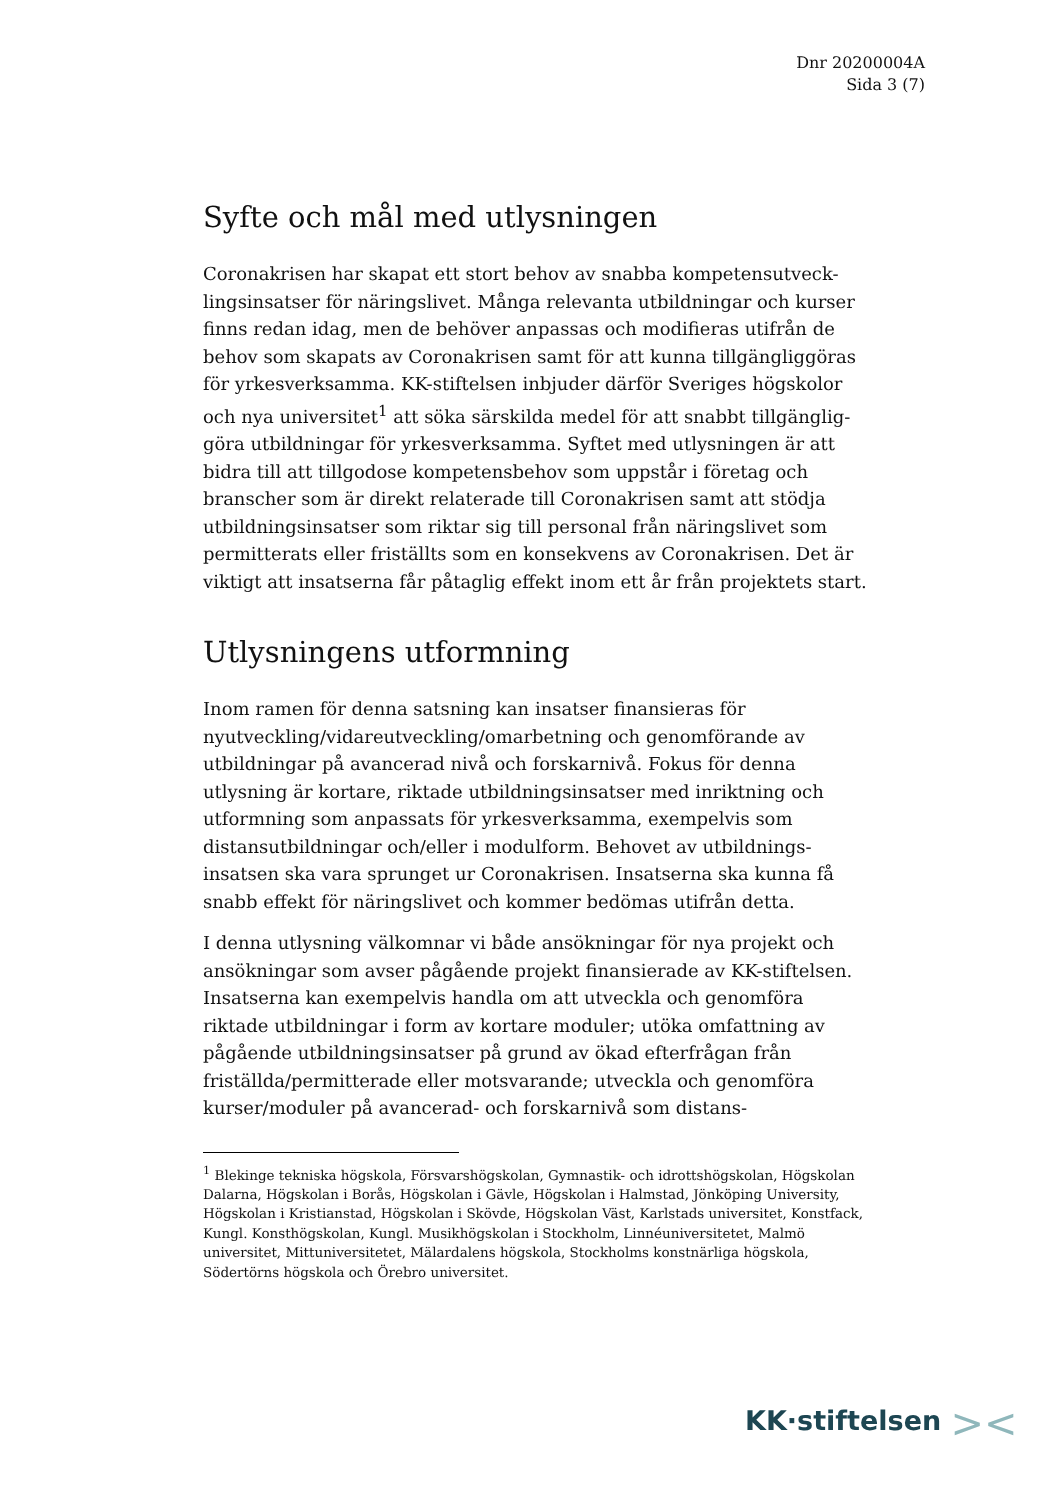Dnr 20200004A
Sida 3 (7)
Syfte och mål med utlysningen
Coronakrisen har skapat ett stort behov av snabba kompetensutveck-lingsinsatser för näringslivet. Många relevanta utbildningar och kurser finns redan idag, men de behöver anpassas och modifieras utifrån de behov som skapats av Coronakrisen samt för att kunna tillgängliggöras för yrkesverksamma. KK-stiftelsen inbjuder därför Sveriges högskolor och nya universitet<sup>1</sup> att söka särskilda medel för att snabbt tillgänglig-göra utbildningar för yrkesverksamma. Syftet med utlysningen är att bidra till att tillgodose kompetensbehov som uppstår i företag och branscher som är direkt relaterade till Coronakrisen samt att stödja utbildningsinsatser som riktar sig till personal från näringslivet som permitterats eller friställts som en konsekvens av Coronakrisen. Det är viktigt att insatserna får påtaglig effekt inom ett år från projektets start.
Utlysningens utformning
Inom ramen för denna satsning kan insatser finansieras för nyutveckling/vidareutveckling/omarbetning och genomförande av utbildningar på avancerad nivå och forskarnivå. Fokus för denna utlysning är kortare, riktade utbildningsinsatser med inriktning och utformning som anpassats för yrkesverksamma, exempelvis som distansutbildningar och/eller i modulform. Behovet av utbildnings-insatsen ska vara sprunget ur Coronakrisen. Insatserna ska kunna få snabb effekt för näringslivet och kommer bedömas utifrån detta.
I denna utlysning välkomnar vi både ansökningar för nya projekt och ansökningar som avser pågående projekt finansierade av KK-stiftelsen. Insatserna kan exempelvis handla om att utveckla och genomföra riktade utbildningar i form av kortare moduler; utöka omfattning av pågående utbildningsinsatser på grund av ökad efterfrågan från friställda/permitterade eller motsvarande; utveckla och genomföra kurser/moduler på avancerad- och forskarnivå som distans-
<sup>1</sup> Blekinge tekniska högskola, Försvarshögskolan, Gymnastik- och idrottshögskolan, Högskolan Dalarna, Högskolan i Borås, Högskolan i Gävle, Högskolan i Halmstad, Jönköping University, Högskolan i Kristianstad, Högskolan i Skövde, Högskolan Väst, Karlstads universitet, Konstfack, Kungl. Konsthögskolan, Kungl. Musikhögskolan i Stockholm, Linnéuniversitetet, Malmö universitet, Mittuniversitetet, Mälardalens högskola, Stockholms konstnärliga högskola, Södertörns högskola och Örebro universitet.
KK·stiftelsen ><